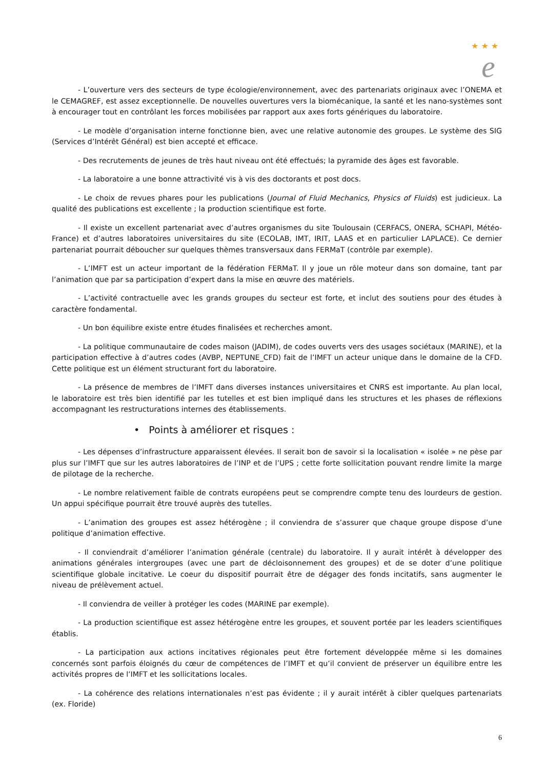★ ★ ★
e
- L’ouverture vers des secteurs de type écologie/environnement, avec des partenariats originaux avec l’ONEMA et le CEMAGREF, est assez exceptionnelle. De nouvelles ouvertures vers la biomécanique, la santé et les nano-systèmes sont à encourager tout en contrôlant les forces mobilisées par rapport aux axes forts génériques du laboratoire.
- Le modèle d’organisation interne fonctionne bien, avec une relative autonomie des groupes. Le système des SIG (Services d’Intérêt Général) est bien accepté et efficace.
- Des recrutements de jeunes de très haut niveau ont été effectués; la pyramide des âges est favorable.
- La laboratoire a une bonne attractivité vis à vis des doctorants et post docs.
- Le choix de revues phares pour les publications (Journal of Fluid Mechanics, Physics of Fluids) est judicieux. La qualité des publications est excellente ; la production scientifique est forte.
- Il existe un excellent partenariat avec d’autres organismes du site Toulousain (CERFACS, ONERA, SCHAPI, Météo-France) et d’autres laboratoires universitaires du site (ECOLAB, IMT, IRIT, LAAS et en particulier LAPLACE). Ce dernier partenariat pourrait déboucher sur quelques thèmes transversaux dans FERMaT (contrôle par exemple).
- L’IMFT est un acteur important de la fédération FERMaT. Il y joue un rôle moteur dans son domaine, tant par l’animation que par sa participation d’expert dans la mise en œuvre des matériels.
- L’activité contractuelle avec les grands groupes du secteur est forte, et inclut des soutiens pour des études à caractère fondamental.
- Un bon équilibre existe entre études finalisées et recherches amont.
- La politique communautaire de codes maison (JADIM), de codes ouverts vers des usages sociétaux (MARINE), et la participation effective à d’autres codes (AVBP, NEPTUNE_CFD) fait de l’IMFT un acteur unique dans le domaine de la CFD. Cette politique est un élément structurant fort du laboratoire.
- La présence de membres de l’IMFT dans diverses instances universitaires et CNRS est importante. Au plan local, le laboratoire est très bien identifié par les tutelles et est bien impliqué dans les structures et les phases de réflexions accompagnant les restructurations internes des établissements.
• Points à améliorer et risques :
- Les dépenses d’infrastructure apparaissent élevées. Il serait bon de savoir si la localisation « isolée » ne pèse par plus sur l’IMFT que sur les autres laboratoires de l’INP et de l’UPS ; cette forte sollicitation pouvant rendre limite la marge de pilotage de la recherche.
- Le nombre relativement faible de contrats européens peut se comprendre compte tenu des lourdeurs de gestion. Un appui spécifique pourrait être trouvé auprès des tutelles.
- L’animation des groupes est assez hétérogène ; il conviendra de s’assurer que chaque groupe dispose d’une politique d’animation effective.
- Il conviendrait d’améliorer l’animation générale (centrale) du laboratoire. Il y aurait intérêt à développer des animations générales intergroupes (avec une part de décloisonnement des groupes) et de se doter d’une politique scientifique globale incitative. Le coeur du dispositif pourrait être de dégager des fonds incitatifs, sans augmenter le niveau de prélèvement actuel.
- Il conviendra de veiller à protéger les codes (MARINE par exemple).
- La production scientifique est assez hétérogène entre les groupes, et souvent portée par les leaders scientifiques établis.
- La participation aux actions incitatives régionales peut être fortement développée même si les domaines concernés sont parfois éloignés du cœur de compétences de l’IMFT et qu’il convient de préserver un équilibre entre les activités propres de l’IMFT et les sollicitations locales.
- La cohérence des relations internationales n’est pas évidente ; il y aurait intérêt à cibler quelques partenariats (ex. Floride)
6